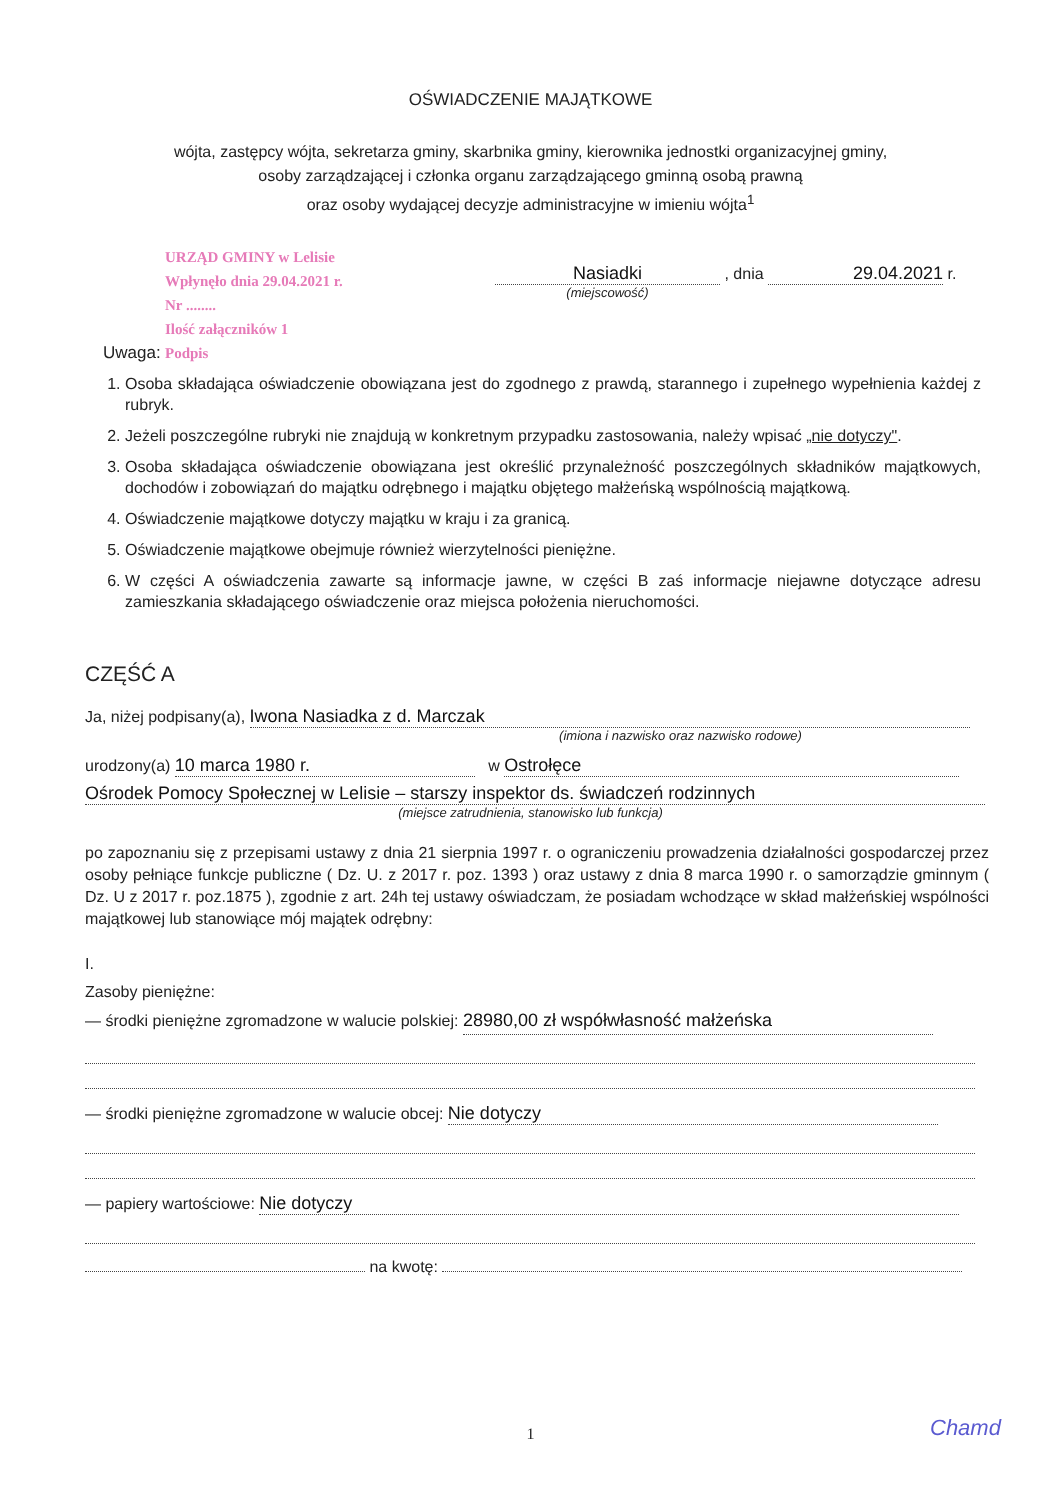OŚWIADCZENIE MAJĄTKOWE
wójta, zastępcy wójta, sekretarza gminy, skarbnika gminy, kierownika jednostki organizacyjnej gminy,
osoby zarządzającej i członka organu zarządzającego gminną osobą prawną
oraz osoby wydającej decyzje administracyjne w imieniu wójta<sup>1</sup>
URZĄD GMINY w Lelisie
Wpłynęło dnia 29.04.2021 r.
Nr ........
Ilość załączników 1
Podpis
Nasiadki , dnia 29.04.2021 r.
(miejscowość)
Uwaga:
1. Osoba składająca oświadczenie obowiązana jest do zgodnego z prawdą, starannego i zupełnego wypełnienia każdej z rubryk.
2. Jeżeli poszczególne rubryki nie znajdują w konkretnym przypadku zastosowania, należy wpisać „nie dotyczy".
3. Osoba składająca oświadczenie obowiązana jest określić przynależność poszczególnych składników majątkowych, dochodów i zobowiązań do majątku odrębnego i majątku objętego małżeńską wspólnością majątkową.
4. Oświadczenie majątkowe dotyczy majątku w kraju i za granicą.
5. Oświadczenie majątkowe obejmuje również wierzytelności pieniężne.
6. W części A oświadczenia zawarte są informacje jawne, w części B zaś informacje niejawne dotyczące adresu zamieszkania składającego oświadczenie oraz miejsca położenia nieruchomości.
CZĘŚĆ A
Ja, niżej podpisany(a), Iwona Nasiadka z d. Marczak
(imiona i nazwisko oraz nazwisko rodowe)
urodzony(a) 10 marca 1980 r. w Ostrołęce
Ośrodek Pomocy Społecznej w Lelisie – starszy inspektor ds. świadczeń rodzinnych
(miejsce zatrudnienia, stanowisko lub funkcja)
po zapoznaniu się z przepisami ustawy z dnia 21 sierpnia 1997 r. o ograniczeniu prowadzenia działalności gospodarczej przez osoby pełniące funkcje publiczne ( Dz. U. z 2017 r. poz. 1393 ) oraz ustawy z dnia 8 marca 1990 r. o samorządzie gminnym ( Dz. U z 2017 r. poz.1875 ), zgodnie z art. 24h tej ustawy oświadczam, że posiadam wchodzące w skład małżeńskiej wspólności majątkowej lub stanowiące mój majątek odrębny:
I.
Zasoby pieniężne:
— środki pieniężne zgromadzone w walucie polskiej: 28980,00 zł współwłasność małżeńska
— środki pieniężne zgromadzone w walucie obcej: Nie dotyczy
— papiery wartościowe: Nie dotyczy
na kwotę:
1 Chamd